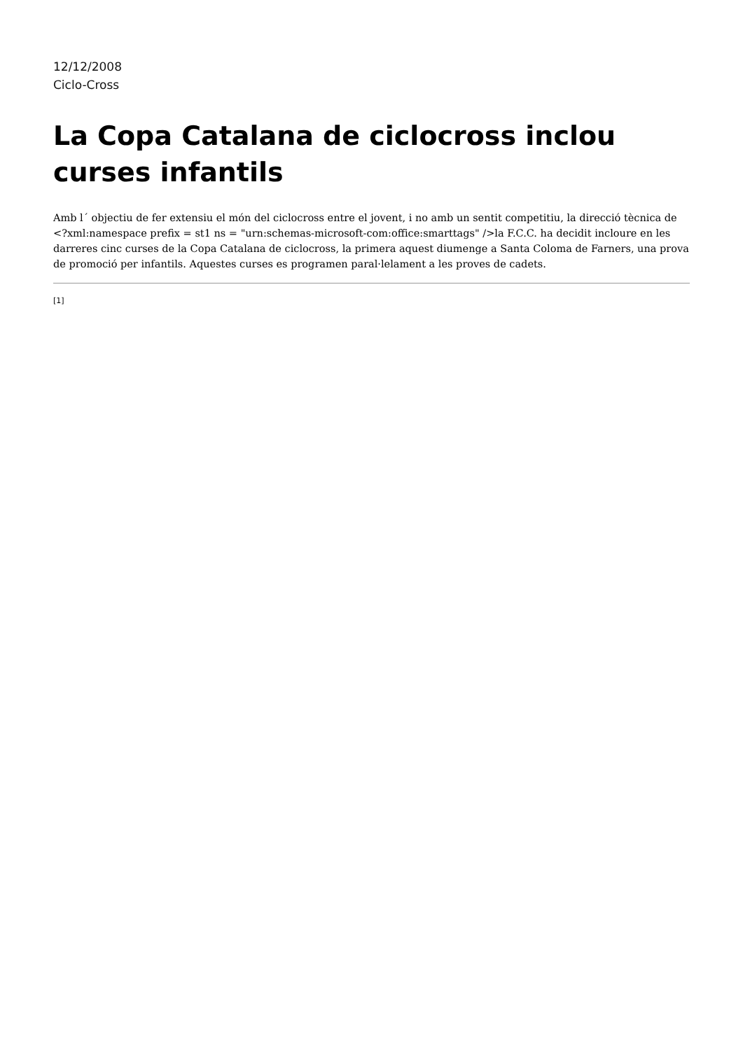12/12/2008
Ciclo-Cross
La Copa Catalana de ciclocross inclou curses infantils
Amb l´ objectiu de fer extensiu el món del ciclocross entre el jovent, i no amb un sentit competitiu, la direcció tècnica de <?xml:namespace prefix = st1 ns = "urn:schemas-microsoft-com:office:smarttags" />la F.C.C. ha decidit incloure en les darreres cinc curses de la Copa Catalana de ciclocross, la primera aquest diumenge a Santa Coloma de Farners, una prova de promoció per infantils. Aquestes curses es programen paral·lelament a les proves de cadets.
[1]